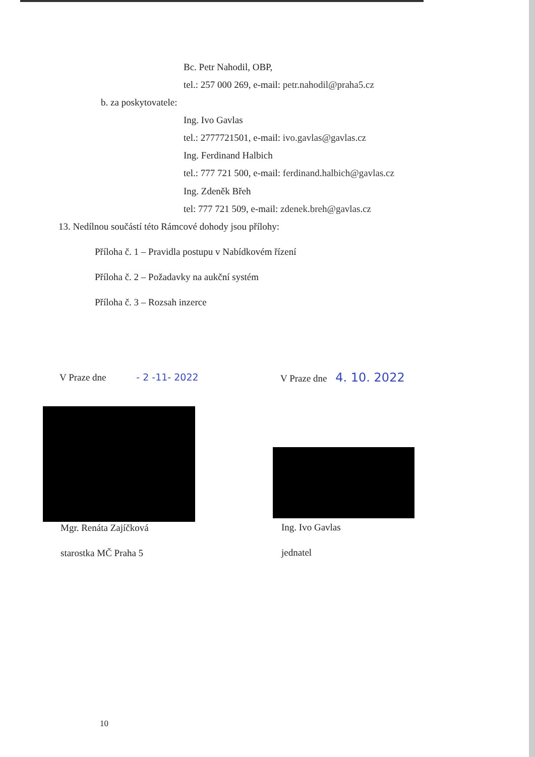Bc. Petr Nahodil, OBP,
tel.: 257 000 269, e-mail: petr.nahodil@praha5.cz
b. za poskytovatele:
Ing. Ivo Gavlas
tel.: 2777721501, e-mail: ivo.gavlas@gavlas.cz
Ing. Ferdinand Halbich
tel.: 777 721 500, e-mail: ferdinand.halbich@gavlas.cz
Ing. Zdeněk Břeh
tel: 777 721 509, e-mail: zdenek.breh@gavlas.cz
13. Nedílnou součástí této Rámcové dohody jsou přílohy:
Příloha č. 1 – Pravidla postupu v Nabídkovém řízení
Příloha č. 2 – Požadavky na aukční systém
Příloha č. 3 – Rozsah inzerce
V Praze dne - 2 -11- 2022 V Praze dne 4. 10. 2022
Mgr. Renáta Zajíčková
starostka MČ Praha 5
Ing. Ivo Gavlas
jednatel
10